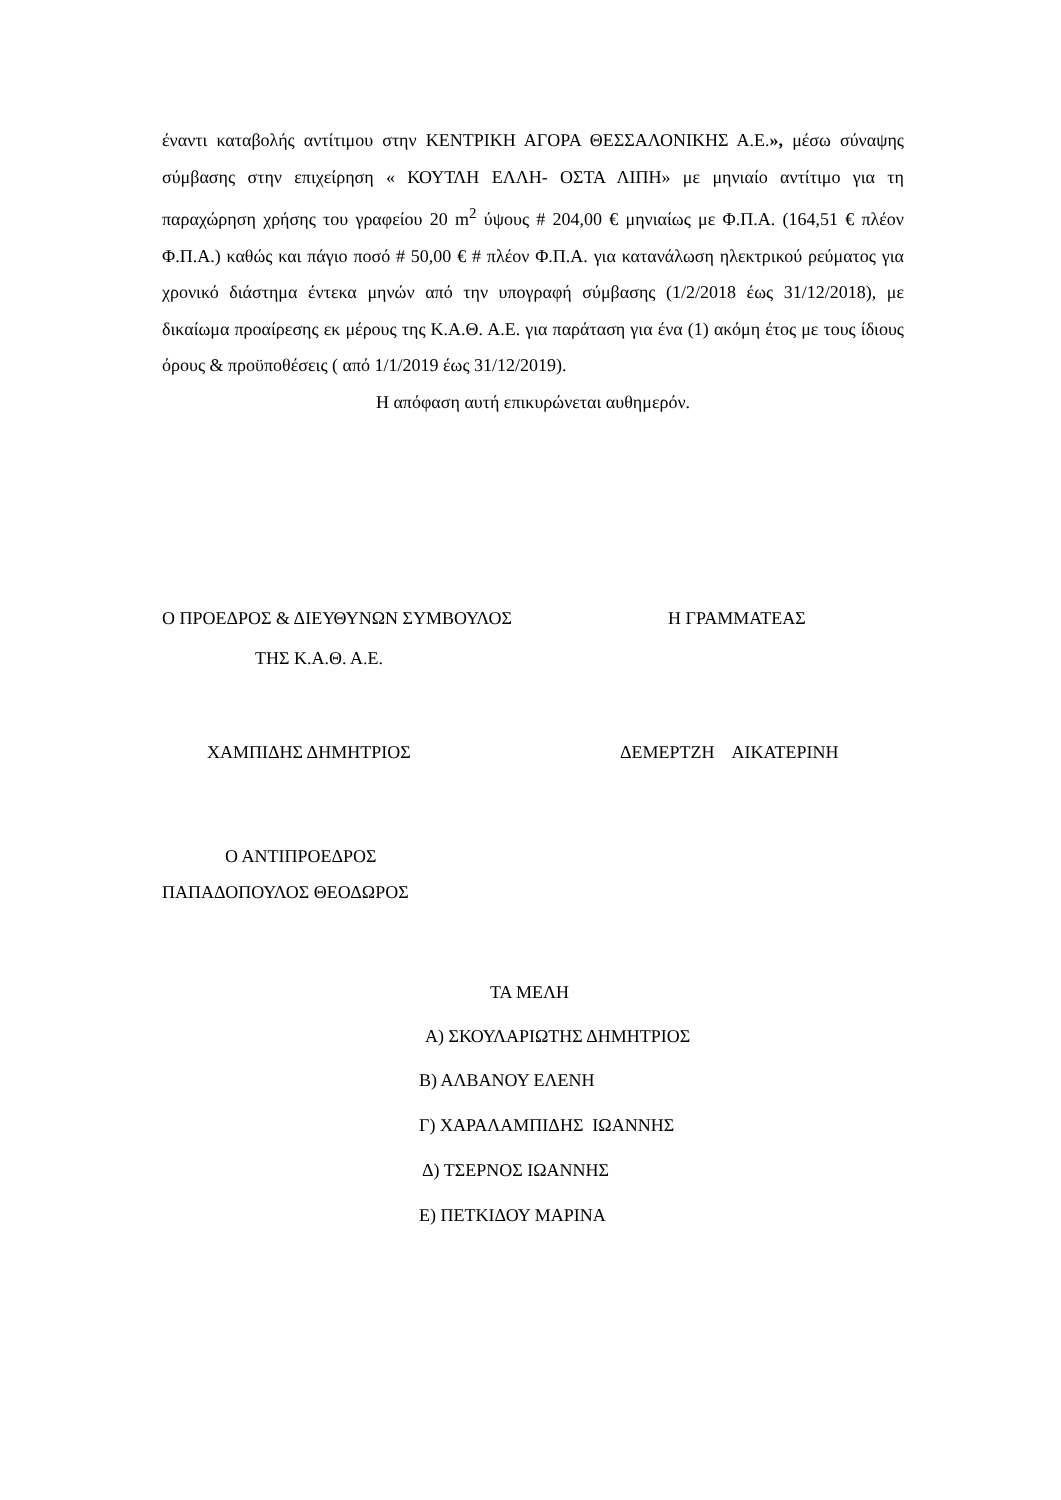έναντι καταβολής αντίτιμου στην ΚΕΝΤΡΙΚΗ ΑΓΟΡΑ ΘΕΣΣΑΛΟΝΙΚΗΣ Α.Ε.», μέσω σύναψης σύμβασης στην επιχείρηση « ΚΟΥΤΛΗ ΕΛΛΗ- ΟΣΤΑ ΛΙΠΗ» με μηνιαίο αντίτιμο για τη παραχώρηση χρήσης του γραφείου 20 m<sup>2</sup> ύψους # 204,00 € μηνιαίως με Φ.Π.Α. (164,51 € πλέον Φ.Π.Α.) καθώς και πάγιο ποσό # 50,00 € # πλέον Φ.Π.Α. για κατανάλωση ηλεκτρικού ρεύματος για χρονικό διάστημα έντεκα μηνών από την υπογραφή σύμβασης (1/2/2018 έως 31/12/2018), με δικαίωμα προαίρεσης εκ μέρους της Κ.Α.Θ. Α.Ε. για παράταση για ένα (1) ακόμη έτος με τους ίδιους όρους & προϋποθέσεις ( από 1/1/2019 έως 31/12/2019).
Η απόφαση αυτή επικυρώνεται αυθημερόν.
Ο ΠΡΟΕΔΡΟΣ & ΔΙΕΥΘΥΝΩΝ ΣΥΜΒΟΥΛΟΣ
Η ΓΡΑΜΜΑΤΕΑΣ
ΤΗΣ Κ.Α.Θ. Α.Ε.
ΧΑΜΠΙΔΗΣ ΔΗΜΗΤΡΙΟΣ
ΔΕΜΕΡΤΖΗ ΑΙΚΑΤΕΡΙΝΗ
Ο ΑΝΤΙΠΡΟΕΔΡΟΣ
ΠΑΠΑΔΟΠΟΥΛΟΣ ΘΕΟΔΩΡΟΣ
ΤΑ ΜΕΛΗ
Α) ΣΚΟΥΛΑΡΙΩΤΗΣ ΔΗΜΗΤΡΙΟΣ
Β) ΑΛΒΑΝΟΥ ΕΛΕΝΗ
Γ) ΧΑΡΑΛΑΜΠΙΔΗΣ ΙΩΑΝΝΗΣ
Δ) ΤΣΕΡΝΟΣ ΙΩΑΝΝΗΣ
Ε) ΠΕΤΚΙΔΟΥ ΜΑΡΙΝΑ